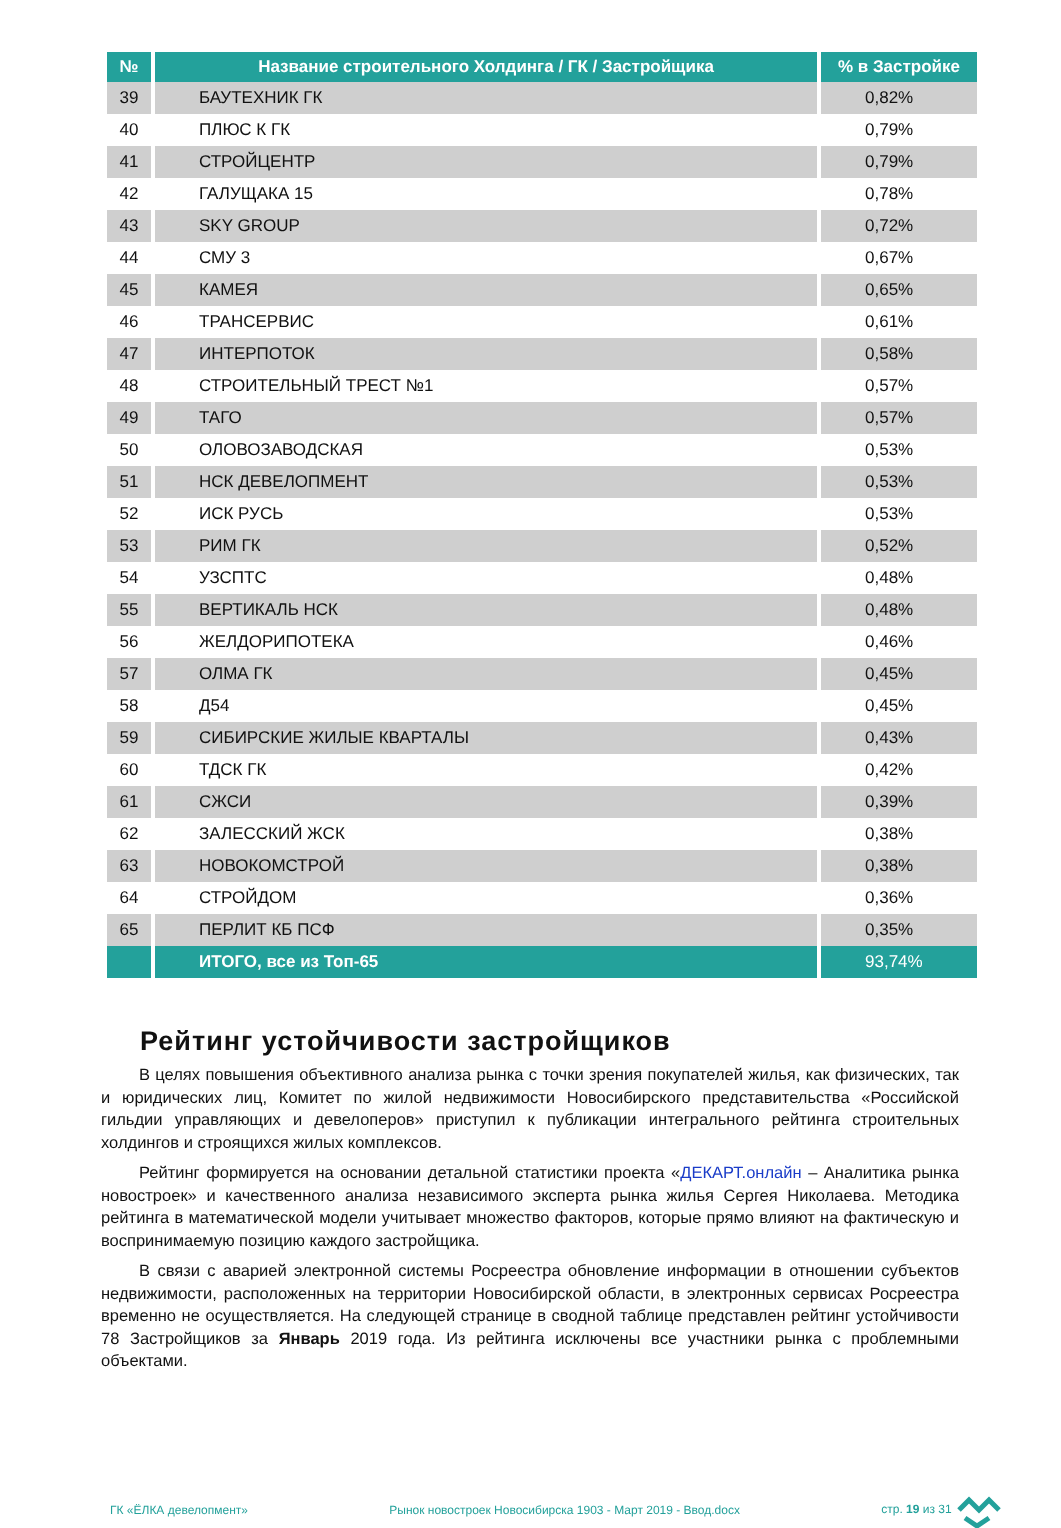| № | Название строительного Холдинга / ГК / Застройщика | % в Застройке |
| --- | --- | --- |
| 39 | БАУТЕХНИК ГК | 0,82% |
| 40 | ПЛЮС К ГК | 0,79% |
| 41 | СТРОЙЦЕНТР | 0,79% |
| 42 | ГАЛУЩАКА 15 | 0,78% |
| 43 | SKY GROUP | 0,72% |
| 44 | СМУ 3 | 0,67% |
| 45 | КАМЕЯ | 0,65% |
| 46 | ТРАНСЕРВИС | 0,61% |
| 47 | ИНТЕРПОТОК | 0,58% |
| 48 | СТРОИТЕЛЬНЫЙ ТРЕСТ №1 | 0,57% |
| 49 | ТАГО | 0,57% |
| 50 | ОЛОВОЗАВОДСКАЯ | 0,53% |
| 51 | НСК ДЕВЕЛОПМЕНТ | 0,53% |
| 52 | ИСК РУСЬ | 0,53% |
| 53 | РИМ ГК | 0,52% |
| 54 | УЗСПТС | 0,48% |
| 55 | ВЕРТИКАЛЬ НСК | 0,48% |
| 56 | ЖЕЛДОРИПОТЕКА | 0,46% |
| 57 | ОЛМА ГК | 0,45% |
| 58 | Д54 | 0,45% |
| 59 | СИБИРСКИЕ ЖИЛЫЕ КВАРТАЛЫ | 0,43% |
| 60 | ТДСК ГК | 0,42% |
| 61 | СЖСИ | 0,39% |
| 62 | ЗАЛЕССКИЙ ЖСК | 0,38% |
| 63 | НОВОКОМСТРОЙ | 0,38% |
| 64 | СТРОЙДОМ | 0,36% |
| 65 | ПЕРЛИТ КБ ПСФ | 0,35% |
| | ИТОГО, все из Топ-65 | 93,74% |
Рейтинг устойчивости застройщиков
В целях повышения объективного анализа рынка с точки зрения покупателей жилья, как физических, так и юридических лиц, Комитет по жилой недвижимости Новосибирского представительства «Российской гильдии управляющих и девелоперов» приступил к публикации интегрального рейтинга строительных холдингов и строящихся жилых комплексов.
Рейтинг формируется на основании детальной статистики проекта «ДЕКАРТ.онлайн – Аналитика рынка новостроек» и качественного анализа независимого эксперта рынка жилья Сергея Николаева. Методика рейтинга в математической модели учитывает множество факторов, которые прямо влияют на фактическую и воспринимаемую позицию каждого застройщика.
В связи с аварией электронной системы Росреестра обновление информации в отношении субъектов недвижимости, расположенных на территории Новосибирской области, в электронных сервисах Росреестра временно не осуществляется. На следующей странице в сводной таблице представлен рейтинг устойчивости 78 Застройщиков за Январь 2019 года. Из рейтинга исключены все участники рынка с проблемными объектами.
ГК «ЁЛКА девелопмент» Рынок новостроек Новосибирска 1903 - Март 2019 - Ввод.docx стр. 19 из 31